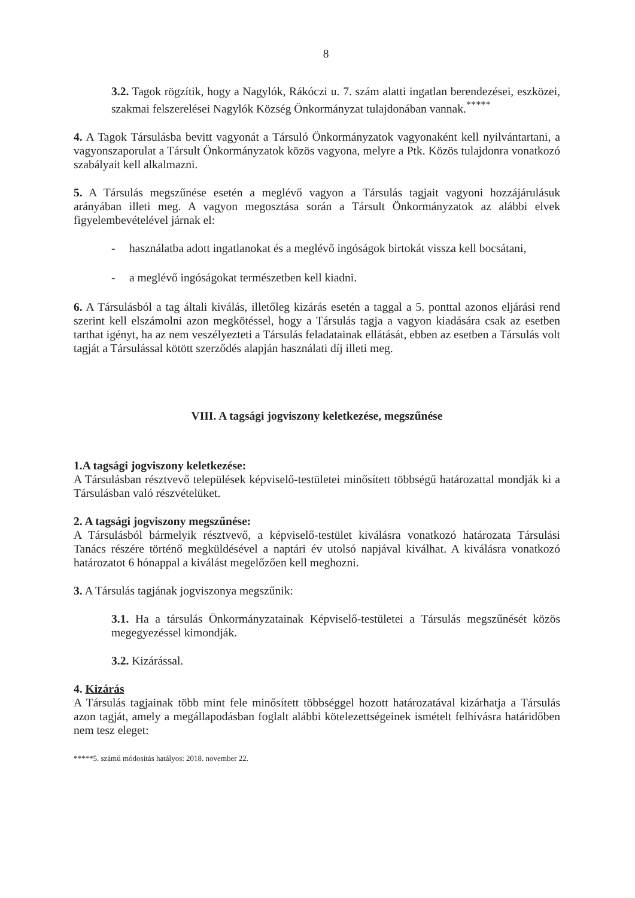8
3.2. Tagok rögzítik, hogy a Nagylók, Rákóczi u. 7. szám alatti ingatlan berendezései, eszközei, szakmai felszerelései Nagylók Község Önkormányzat tulajdonában vannak.<sup>*****</sup>
4. A Tagok Társulásba bevitt vagyonát a Társuló Önkormányzatok vagyonaként kell nyilvántartani, a vagyonszaporulat a Társult Önkormányzatok közös vagyona, melyre a Ptk. Közös tulajdonra vonatkozó szabályait kell alkalmazni.
5. A Társulás megszűnése esetén a meglévő vagyon a Társulás tagjait vagyoni hozzájárulásuk arányában illeti meg. A vagyon megosztása során a Társult Önkormányzatok az alábbi elvek figyelembevételével járnak el:
- használatba adott ingatlanokat és a meglévő ingóságok birtokát vissza kell bocsátani,
- a meglévő ingóságokat természetben kell kiadni.
6. A Társulásból a tag általi kiválás, illetőleg kizárás esetén a taggal a 5. ponttal azonos eljárási rend szerint kell elszámolni azon megkötéssel, hogy a Társulás tagja a vagyon kiadására csak az esetben tarthat igényt, ha az nem veszélyezteti a Társulás feladatainak ellátását, ebben az esetben a Társulás volt tagját a Társulással kötött szerződés alapján használati díj illeti meg.
VIII. A tagsági jogviszony keletkezése, megszűnése
1.A tagsági jogviszony keletkezése:
A Társulásban résztvevő települések képviselő-testületei minősített többségű határozattal mondják ki a Társulásban való részvételüket.
2. A tagsági jogviszony megszűnése:
A Társulásból bármelyik résztvevő, a képviselő-testület kiválásra vonatkozó határozata Társulási Tanács részére történő megküldésével a naptári év utolsó napjával kiválhat. A kiválásra vonatkozó határozatot 6 hónappal a kiválást megelőzően kell meghozni.
3. A Társulás tagjának jogviszonya megszűnik:
3.1. Ha a társulás Önkormányzatainak Képviselő-testületei a Társulás megszűnését közös megegyezéssel kimondják.
3.2. Kizárással.
4. Kizárás
A Társulás tagjainak több mint fele minősített többséggel hozott határozatával kizárhatja a Társulás azon tagját, amely a megállapodásban foglalt alábbi kötelezettségeinek ismételt felhívásra határidőben nem tesz eleget:
*****5. számú módosítás hatályos: 2018. november 22.